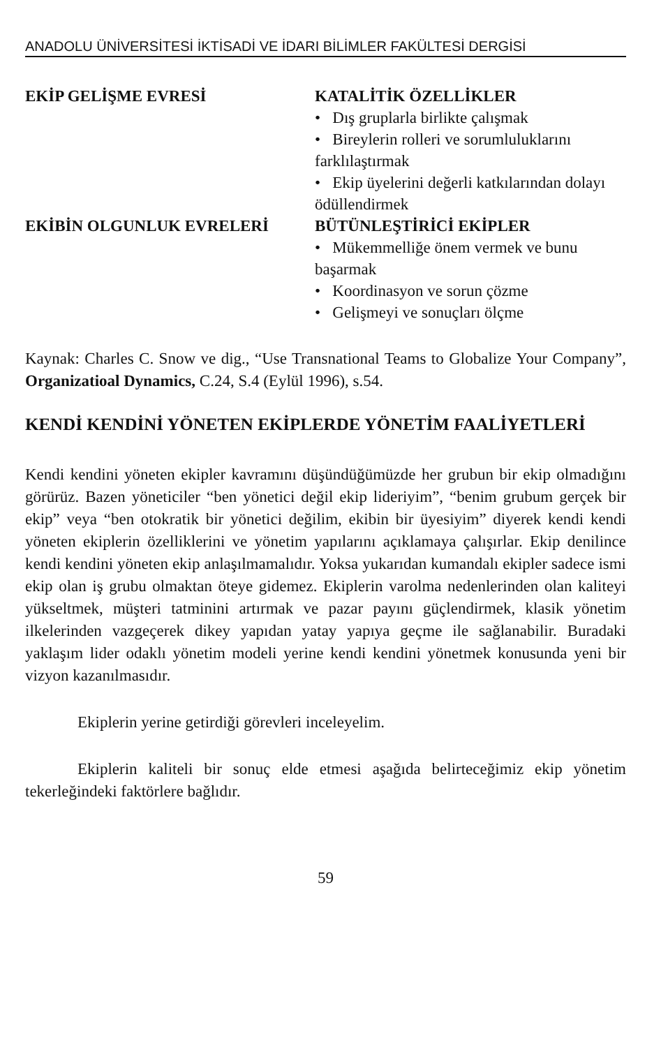ANADOLU ÜNİVERSİTESİ İKTİSADİ VE İDARI BİLİMLER FAKÜLTESİ DERGİSİ
| EKİP GELİŞME EVRESİ | KATALİTİK ÖZELLİKLER • Dış gruplarla birlikte çalışmak • Bireylerin rolleri ve sorumluluklarını farklılaştırmak • Ekip üyelerini değerli katkılarından dolayı ödüllendirmek |
| EKİBİN OLGUNLUK EVRELERİ | BÜTÜNLEŞTİRİCİ EKİPLER • Mükemmelliğe önem vermek ve bunu başarmak • Koordinasyon ve sorun çözme • Gelişmeyi ve sonuçları ölçme |
Kaynak: Charles C. Snow ve dig., “Use Transnational Teams to Globalize Your Company”, Organizatioal Dynamics, C.24, S.4 (Eylül 1996), s.54.
KENDİ KENDİNİ YÖNETEN EKİPLERDE YÖNETİM FAALİYETLERİ
Kendi kendini yöneten ekipler kavramını düşündüğümüzde her grubun bir ekip olmadığını görürüz. Bazen yöneticiler “ben yönetici değil ekip lideriyim”, “benim grubum gerçek bir ekip” veya “ben otokratik bir yönetici değilim, ekibin bir üyesiyim” diyerek kendi kendi yöneten ekiplerin özelliklerini ve yönetim yapılarını açıklamaya çalışırlar. Ekip denilince kendi kendini yöneten ekip anlaşılmamalıdır. Yoksa yukarıdan kumandalı ekipler sadece ismi ekip olan iş grubu olmaktan öteye gidemez. Ekiplerin varolma nedenlerinden olan kaliteyi yükseltmek, müşteri tatminini artırmak ve pazar payını güçlendirmek, klasik yönetim ilkelerinden vazgeçerek dikey yapıdan yatay yapıya geçme ile sağlanabilir. Buradaki yaklaşım lider odaklı yönetim modeli yerine kendi kendini yönetmek konusunda yeni bir vizyon kazanılmasıdır.
Ekiplerin yerine getirdiği görevleri inceleyelim.
Ekiplerin kaliteli bir sonuç elde etmesi aşağıda belirteceğimiz ekip yönetim tekerleğindeki faktörlere bağlıdır.
59